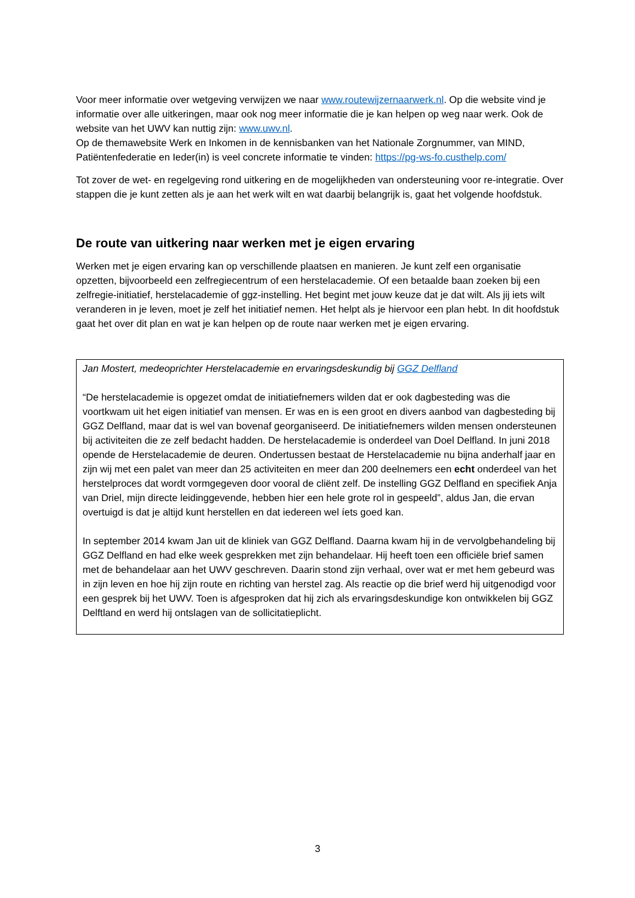Voor meer informatie over wetgeving verwijzen we naar www.routewijzernaarwerk.nl. Op die website vind je informatie over alle uitkeringen, maar ook nog meer informatie die je kan helpen op weg naar werk. Ook de website van het UWV kan nuttig zijn: www.uwv.nl.
Op de themawebsite Werk en Inkomen in de kennisbanken van het Nationale Zorgnummer, van MIND, Patiëntenfederatie en Ieder(in) is veel concrete informatie te vinden: https://pg-ws-fo.custhelp.com/
Tot zover de wet- en regelgeving rond uitkering en de mogelijkheden van ondersteuning voor re-integratie. Over stappen die je kunt zetten als je aan het werk wilt en wat daarbij belangrijk is, gaat het volgende hoofdstuk.
De route van uitkering naar werken met je eigen ervaring
Werken met je eigen ervaring kan op verschillende plaatsen en manieren. Je kunt zelf een organisatie opzetten, bijvoorbeeld een zelfregiecentrum of een herstelacademie. Of een betaalde baan zoeken bij een zelfregie-initiatief, herstelacademie of ggz-instelling. Het begint met jouw keuze dat je dat wilt. Als jij iets wilt veranderen in je leven, moet je zelf het initiatief nemen. Het helpt als je hiervoor een plan hebt. In dit hoofdstuk gaat het over dit plan en wat je kan helpen op de route naar werken met je eigen ervaring.
Jan Mostert, medeoprichter Herstelacademie en ervaringsdeskundig bij GGZ Delfland
“De herstelacademie is opgezet omdat de initiatiefnemers wilden dat er ook dagbesteding was die voortkwam uit het eigen initiatief van mensen. Er was en is een groot en divers aanbod van dagbesteding bij GGZ Delfland, maar dat is wel van bovenaf georganiseerd. De initiatiefnemers wilden mensen ondersteunen bij activiteiten die ze zelf bedacht hadden. De herstelacademie is onderdeel van Doel Delfland. In juni 2018 opende de Herstelacademie de deuren. Ondertussen bestaat de Herstelacademie nu bijna anderhalf jaar en zijn wij met een palet van meer dan 25 activiteiten en meer dan 200 deelnemers een echt onderdeel van het herstelproces dat wordt vormgegeven door vooral de cliënt zelf. De instelling GGZ Delfland en specifiek Anja van Driel, mijn directe leidinggevende, hebben hier een hele grote rol in gespeeld”, aldus Jan, die ervan overtuigd is dat je altijd kunt herstellen en dat iedereen wel íets goed kan.
In september 2014 kwam Jan uit de kliniek van GGZ Delfland. Daarna kwam hij in de vervolgbehandeling bij GGZ Delfland en had elke week gesprekken met zijn behandelaar. Hij heeft toen een officiële brief samen met de behandelaar aan het UWV geschreven. Daarin stond zijn verhaal, over wat er met hem gebeurd was in zijn leven en hoe hij zijn route en richting van herstel zag. Als reactie op die brief werd hij uitgenodigd voor een gesprek bij het UWV. Toen is afgesproken dat hij zich als ervaringsdeskundige kon ontwikkelen bij GGZ Delftland en werd hij ontslagen van de sollicitatieplicht.
3